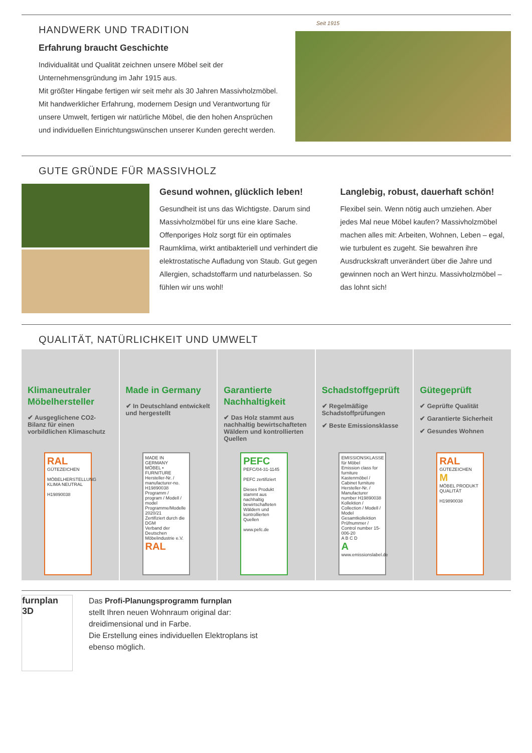HANDWERK UND TRADITION
Erfahrung braucht Geschichte
Individualität und Qualität zeichnen unsere Möbel seit der Unternehmensgründung im Jahr 1915 aus.
Mit größter Hingabe fertigen wir seit mehr als 30 Jahren Massivholzmöbel.
Mit handwerklicher Erfahrung, modernem Design und Verantwortung für unsere Umwelt, fertigen wir natürliche Möbel, die den hohen Ansprüchen und individuellen Einrichtungswünschen unserer Kunden gerecht werden.
Seit 1915
GUTE GRÜNDE FÜR MASSIVHOLZ
Gesund wohnen, glücklich leben!
Gesundheit ist uns das Wichtigste. Darum sind Massivholzmöbel für uns eine klare Sache. Offenporiges Holz sorgt für ein optimales Raumklima, wirkt antibakteriell und verhindert die elektrostatische Aufladung von Staub. Gut gegen Allergien, schadstoffarm und naturbelassen. So fühlen wir uns wohl!
Langlebig, robust, dauerhaft schön!
Flexibel sein. Wenn nötig auch umziehen. Aber jedes Mal neue Möbel kaufen? Massivholzmöbel machen alles mit: Arbeiten, Wohnen, Leben – egal, wie turbulent es zugeht. Sie bewahren ihre Ausdruckskraft unverändert über die Jahre und gewinnen noch an Wert hinzu. Massivholzmöbel – das lohnt sich!
QUALITÄT, NATÜRLICHKEIT UND UMWELT
Klimaneutraler Möbelhersteller
✔ Ausgeglichene CO2-Bilanz für einen vorbildlichen Klimaschutz
RAL
GÜTEZEICHEN
MÖBELHERSTELLUNG KLIMA NEUTRAL
H19890038
Made in Germany
✔ In Deutschland entwickelt und hergestellt
MADE IN GERMANY
MÖBEL • FURNITURE
Hersteller-Nr. / manufacturer-no. H19890038
Programm / program / Modell / model Programme/Modelle 2020/21
Zertifiziert durch die DGM
Verband der Deutschen Möbelindustrie e.V.
RAL
Garantierte Nachhaltigkeit
✔ Das Holz stammt aus nachhaltig bewirtschafteten Wäldern und kontrollierten Quellen
PEFC
PEFC/04-31-1145
PEFC zertifiziert
Dieses Produkt stammt aus nachhaltig bewirtschafteten Wäldern und kontrollierten Quellen
www.pefc.de
Schadstoffgeprüft
✔ Regelmäßige Schadstoffprüfungen
✔ Beste Emissionsklasse
EMISSIONSKLASSE für Möbel
Emission class for furniture
Kastenmöbel / Cabinet furniture
Hersteller-Nr. / Manufacturer number H19890038
Kollektion / Collection / Modell / Model Gesamtkollektion
Prüfnummer / Control number 15-006-20
A B C D
A
www.emissionslabel.de
Gütegeprüft
✔ Geprüfte Qualität
✔ Garantierte Sicherheit
✔ Gesundes Wohnen
RAL
GÜTEZEICHEN
M
MÖBEL PRODUKT QUALITÄT
H19890038
furnplan
3D
Das Profi-Planungsprogramm furnplan
stellt Ihren neuen Wohnraum original dar:
dreidimensional und in Farbe.
Die Erstellung eines individuellen Elektroplans ist
ebenso möglich.